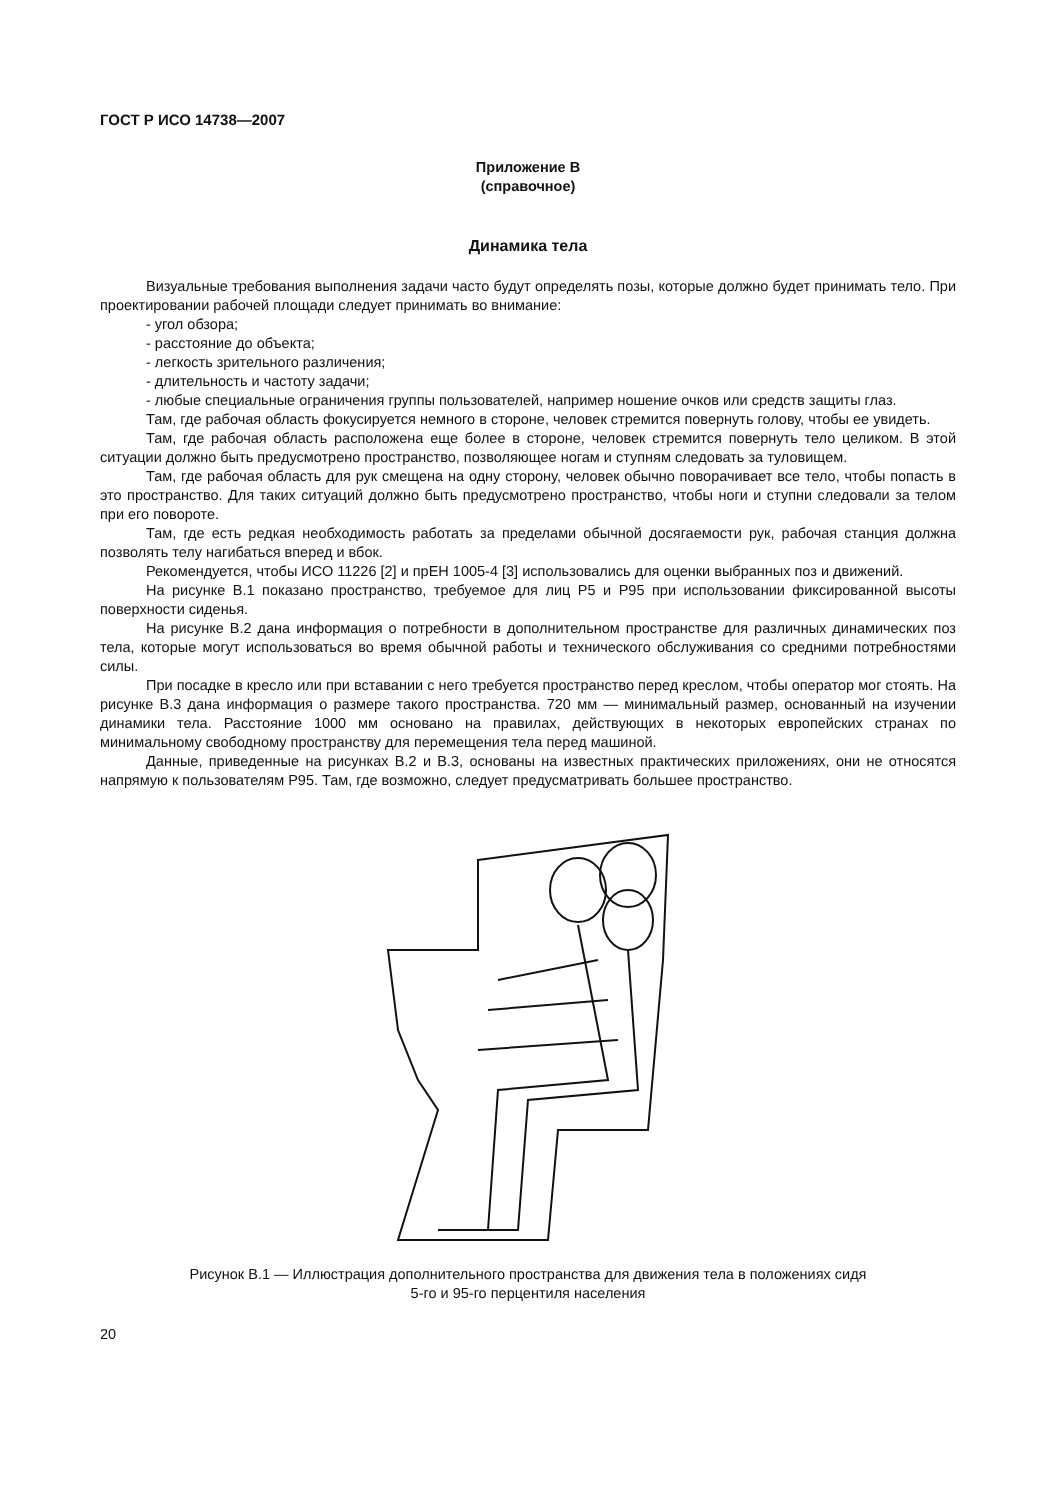ГОСТ Р ИСО 14738—2007
Приложение В
(справочное)
Динамика тела
Визуальные требования выполнения задачи часто будут определять позы, которые должно будет принимать тело. При проектировании рабочей площади следует принимать во внимание:
- угол обзора;
- расстояние до объекта;
- легкость зрительного различения;
- длительность и частоту задачи;
- любые специальные ограничения группы пользователей, например ношение очков или средств защиты глаз.
Там, где рабочая область фокусируется немного в стороне, человек стремится повернуть голову, чтобы ее увидеть.
Там, где рабочая область расположена еще более в стороне, человек стремится повернуть тело целиком. В этой ситуации должно быть предусмотрено пространство, позволяющее ногам и ступням следовать за туловищем.
Там, где рабочая область для рук смещена на одну сторону, человек обычно поворачивает все тело, чтобы попасть в это пространство. Для таких ситуаций должно быть предусмотрено пространство, чтобы ноги и ступни следовали за телом при его повороте.
Там, где есть редкая необходимость работать за пределами обычной досягаемости рук, рабочая станция должна позволять телу нагибаться вперед и вбок.
Рекомендуется, чтобы ИСО 11226 [2] и прЕН 1005-4 [3] использовались для оценки выбранных поз и движений.
На рисунке В.1 показано пространство, требуемое для лиц Р5 и Р95 при использовании фиксированной высоты поверхности сиденья.
На рисунке В.2 дана информация о потребности в дополнительном пространстве для различных динамических поз тела, которые могут использоваться во время обычной работы и технического обслуживания со средними потребностями силы.
При посадке в кресло или при вставании с него требуется пространство перед креслом, чтобы оператор мог стоять. На рисунке В.3 дана информация о размере такого пространства. 720 мм — минимальный размер, основанный на изучении динамики тела. Расстояние 1000 мм основано на правилах, действующих в некоторых европейских странах по минимальному свободному пространству для перемещения тела перед машиной.
Данные, приведенные на рисунках В.2 и В.3, основаны на известных практических приложениях, они не относятся напрямую к пользователям Р95. Там, где возможно, следует предусматривать большее пространство.
Рисунок В.1 — Иллюстрация дополнительного пространства для движения тела в положениях сидя
5-го и 95-го перцентиля населения
20